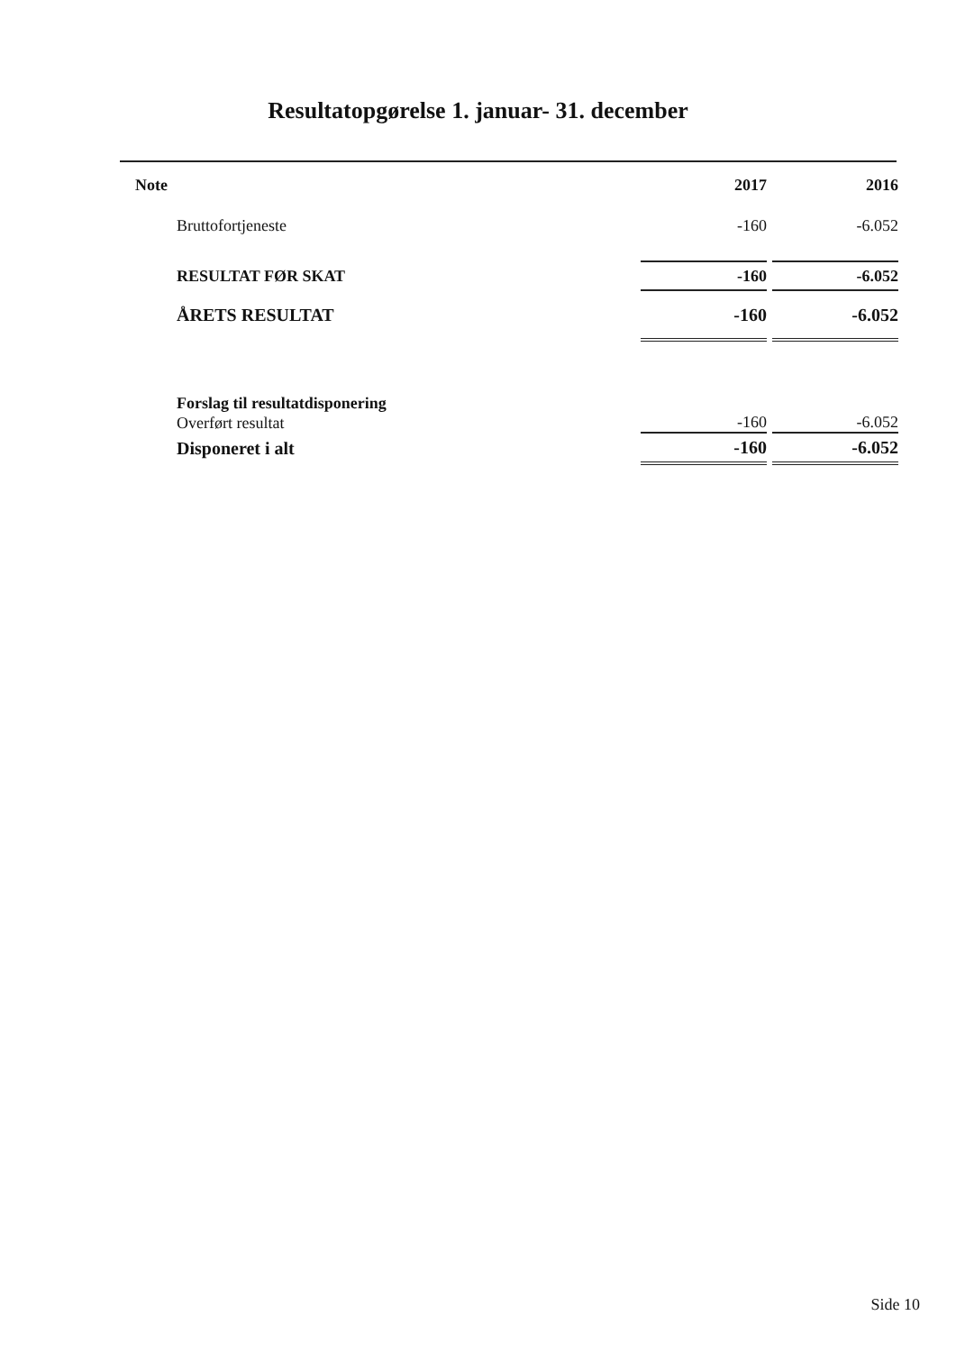Resultatopgørelse 1. januar- 31. december
| Note | | 2017 | | 2016 |
| --- | --- | --- | --- | --- |
| | Bruttofortjeneste | -160 | | -6.052 |
| | RESULTAT FØR SKAT | -160 | | -6.052 |
| | ÅRETS RESULTAT | -160 | | -6.052 |
| | Forslag til resultatdisponering | | | |
| | Overført resultat | -160 | | -6.052 |
| | Disponeret i alt | -160 | | -6.052 |
Side 10